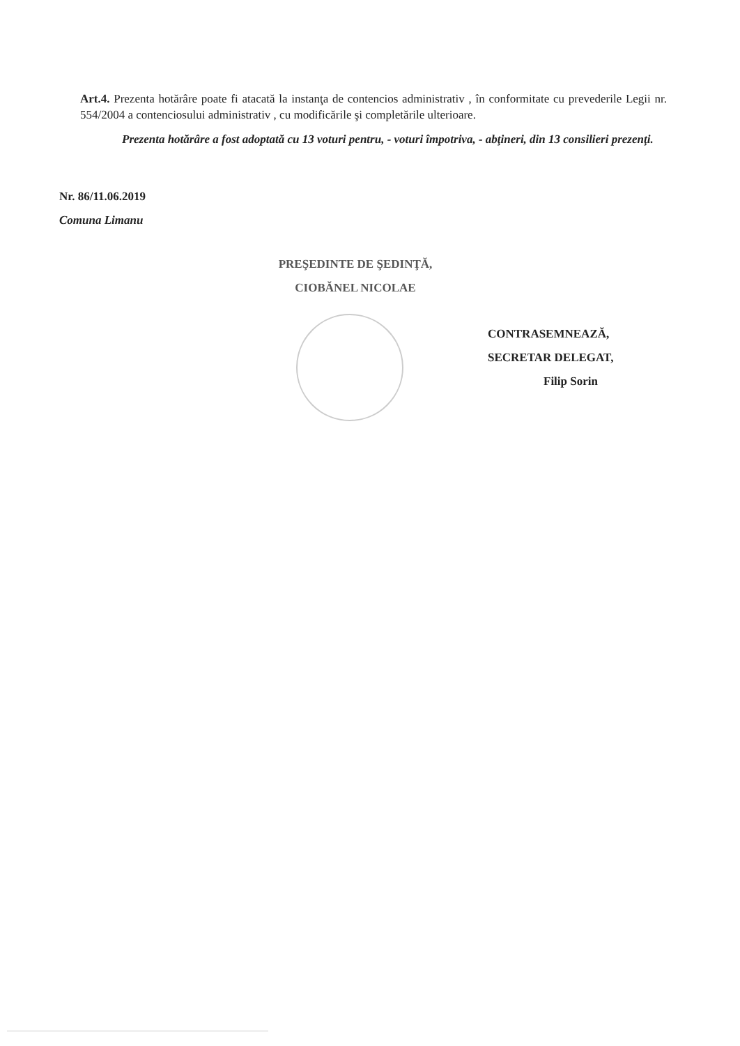Art.4. Prezenta hotărâre poate fi atacată la instanţa de contencios administrativ , în conformitate cu prevederile Legii nr. 554/2004 a contenciosului administrativ , cu modificările şi completările ulterioare.
Prezenta hotărâre a fost adoptată cu 13 voturi pentru, - voturi împotriva, - abţineri, din 13 consilieri prezenţi.
Nr. 86/11.06.2019
Comuna Limanu
PREŞEDINTE DE ŞEDINŢĂ,
CIOBĂNEL NICOLAE
CONTRASEMNEAZĂ,
SECRETAR DELEGAT,
Filip Sorin